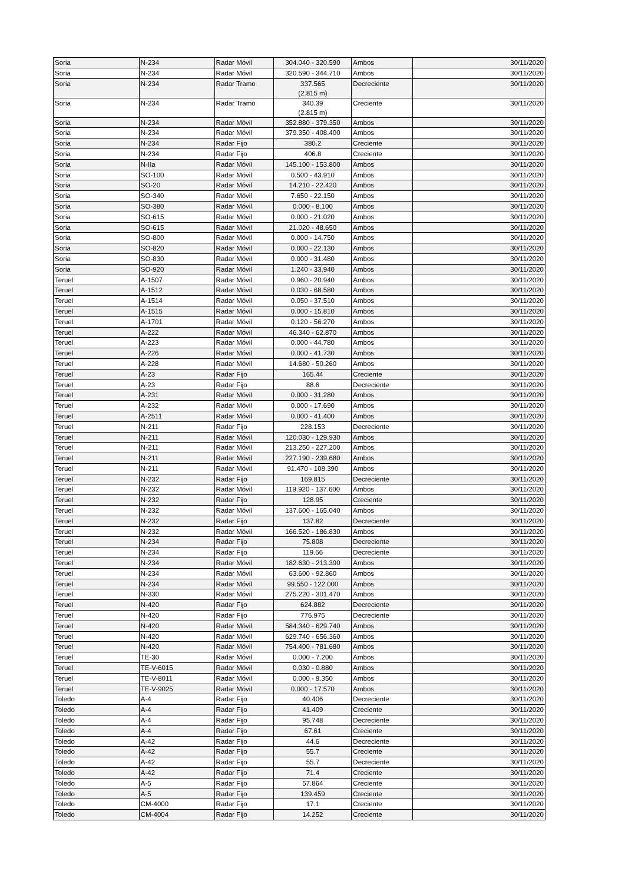| Soria | N-234 | Radar Móvil | 304.040 - 320.590 | Ambos | 30/11/2020 |
| Soria | N-234 | Radar Móvil | 320.590 - 344.710 | Ambos | 30/11/2020 |
| Soria | N-234 | Radar Tramo | 337.565 (2.815 m) | Decreciente | 30/11/2020 |
| Soria | N-234 | Radar Tramo | 340.39 (2.815 m) | Creciente | 30/11/2020 |
| Soria | N-234 | Radar Móvil | 352.880 - 379.350 | Ambos | 30/11/2020 |
| Soria | N-234 | Radar Móvil | 379.350 - 408.400 | Ambos | 30/11/2020 |
| Soria | N-234 | Radar Fijo | 380.2 | Creciente | 30/11/2020 |
| Soria | N-234 | Radar Fijo | 406.8 | Creciente | 30/11/2020 |
| Soria | N-IIa | Radar Móvil | 145.100 - 153.800 | Ambos | 30/11/2020 |
| Soria | SO-100 | Radar Móvil | 0.500 - 43.910 | Ambos | 30/11/2020 |
| Soria | SO-20 | Radar Móvil | 14.210 - 22.420 | Ambos | 30/11/2020 |
| Soria | SO-340 | Radar Móvil | 7.650 - 22.150 | Ambos | 30/11/2020 |
| Soria | SO-380 | Radar Móvil | 0.000 - 8.100 | Ambos | 30/11/2020 |
| Soria | SO-615 | Radar Móvil | 0.000 - 21.020 | Ambos | 30/11/2020 |
| Soria | SO-615 | Radar Móvil | 21.020 - 48.650 | Ambos | 30/11/2020 |
| Soria | SO-800 | Radar Móvil | 0.000 - 14.750 | Ambos | 30/11/2020 |
| Soria | SO-820 | Radar Móvil | 0.000 - 22.130 | Ambos | 30/11/2020 |
| Soria | SO-830 | Radar Móvil | 0.000 - 31.480 | Ambos | 30/11/2020 |
| Soria | SO-920 | Radar Móvil | 1.240 - 33.940 | Ambos | 30/11/2020 |
| Teruel | A-1507 | Radar Móvil | 0.960 - 20.940 | Ambos | 30/11/2020 |
| Teruel | A-1512 | Radar Móvil | 0.030 - 68.580 | Ambos | 30/11/2020 |
| Teruel | A-1514 | Radar Móvil | 0.050 - 37.510 | Ambos | 30/11/2020 |
| Teruel | A-1515 | Radar Móvil | 0.000 - 15.810 | Ambos | 30/11/2020 |
| Teruel | A-1701 | Radar Móvil | 0.120 - 56.270 | Ambos | 30/11/2020 |
| Teruel | A-222 | Radar Móvil | 46.340 - 62.870 | Ambos | 30/11/2020 |
| Teruel | A-223 | Radar Móvil | 0.000 - 44.780 | Ambos | 30/11/2020 |
| Teruel | A-226 | Radar Móvil | 0.000 - 41.730 | Ambos | 30/11/2020 |
| Teruel | A-228 | Radar Móvil | 14.680 - 50.260 | Ambos | 30/11/2020 |
| Teruel | A-23 | Radar Fijo | 165.44 | Creciente | 30/11/2020 |
| Teruel | A-23 | Radar Fijo | 88.6 | Decreciente | 30/11/2020 |
| Teruel | A-231 | Radar Móvil | 0.000 - 31.280 | Ambos | 30/11/2020 |
| Teruel | A-232 | Radar Móvil | 0.000 - 17.690 | Ambos | 30/11/2020 |
| Teruel | A-2511 | Radar Móvil | 0.000 - 41.400 | Ambos | 30/11/2020 |
| Teruel | N-211 | Radar Fijo | 228.153 | Decreciente | 30/11/2020 |
| Teruel | N-211 | Radar Móvil | 120.030 - 129.930 | Ambos | 30/11/2020 |
| Teruel | N-211 | Radar Móvil | 213.250 - 227.200 | Ambos | 30/11/2020 |
| Teruel | N-211 | Radar Móvil | 227.190 - 239.680 | Ambos | 30/11/2020 |
| Teruel | N-211 | Radar Móvil | 91.470 - 108.390 | Ambos | 30/11/2020 |
| Teruel | N-232 | Radar Fijo | 169.815 | Decreciente | 30/11/2020 |
| Teruel | N-232 | Radar Móvil | 119.920 - 137.600 | Ambos | 30/11/2020 |
| Teruel | N-232 | Radar Fijo | 128.95 | Creciente | 30/11/2020 |
| Teruel | N-232 | Radar Móvil | 137.600 - 165.040 | Ambos | 30/11/2020 |
| Teruel | N-232 | Radar Fijo | 137.82 | Decreciente | 30/11/2020 |
| Teruel | N-232 | Radar Móvil | 166.520 - 186.830 | Ambos | 30/11/2020 |
| Teruel | N-234 | Radar Fijo | 75.808 | Decreciente | 30/11/2020 |
| Teruel | N-234 | Radar Fijo | 119.66 | Decreciente | 30/11/2020 |
| Teruel | N-234 | Radar Móvil | 182.630 - 213.390 | Ambos | 30/11/2020 |
| Teruel | N-234 | Radar Móvil | 63.600 - 92.860 | Ambos | 30/11/2020 |
| Teruel | N-234 | Radar Móvil | 99.550 - 122.000 | Ambos | 30/11/2020 |
| Teruel | N-330 | Radar Móvil | 275.220 - 301.470 | Ambos | 30/11/2020 |
| Teruel | N-420 | Radar Fijo | 624.882 | Decreciente | 30/11/2020 |
| Teruel | N-420 | Radar Fijo | 776.975 | Decreciente | 30/11/2020 |
| Teruel | N-420 | Radar Móvil | 584.340 - 629.740 | Ambos | 30/11/2020 |
| Teruel | N-420 | Radar Móvil | 629.740 - 656.360 | Ambos | 30/11/2020 |
| Teruel | N-420 | Radar Móvil | 754.400 - 781.680 | Ambos | 30/11/2020 |
| Teruel | TE-30 | Radar Móvil | 0.000 - 7.200 | Ambos | 30/11/2020 |
| Teruel | TE-V-6015 | Radar Móvil | 0.030 - 0.880 | Ambos | 30/11/2020 |
| Teruel | TE-V-8011 | Radar Móvil | 0.000 - 9.350 | Ambos | 30/11/2020 |
| Teruel | TE-V-9025 | Radar Móvil | 0.000 - 17.570 | Ambos | 30/11/2020 |
| Toledo | A-4 | Radar Fijo | 40.406 | Decreciente | 30/11/2020 |
| Toledo | A-4 | Radar Fijo | 41.409 | Creciente | 30/11/2020 |
| Toledo | A-4 | Radar Fijo | 95.748 | Decreciente | 30/11/2020 |
| Toledo | A-4 | Radar Fijo | 67.61 | Creciente | 30/11/2020 |
| Toledo | A-42 | Radar Fijo | 44.6 | Decreciente | 30/11/2020 |
| Toledo | A-42 | Radar Fijo | 55.7 | Creciente | 30/11/2020 |
| Toledo | A-42 | Radar Fijo | 55.7 | Decreciente | 30/11/2020 |
| Toledo | A-42 | Radar Fijo | 71.4 | Creciente | 30/11/2020 |
| Toledo | A-5 | Radar Fijo | 57.864 | Creciente | 30/11/2020 |
| Toledo | A-5 | Radar Fijo | 139.459 | Creciente | 30/11/2020 |
| Toledo | CM-4000 | Radar Fijo | 17.1 | Creciente | 30/11/2020 |
| Toledo | CM-4004 | Radar Fijo | 14.252 | Creciente | 30/11/2020 |